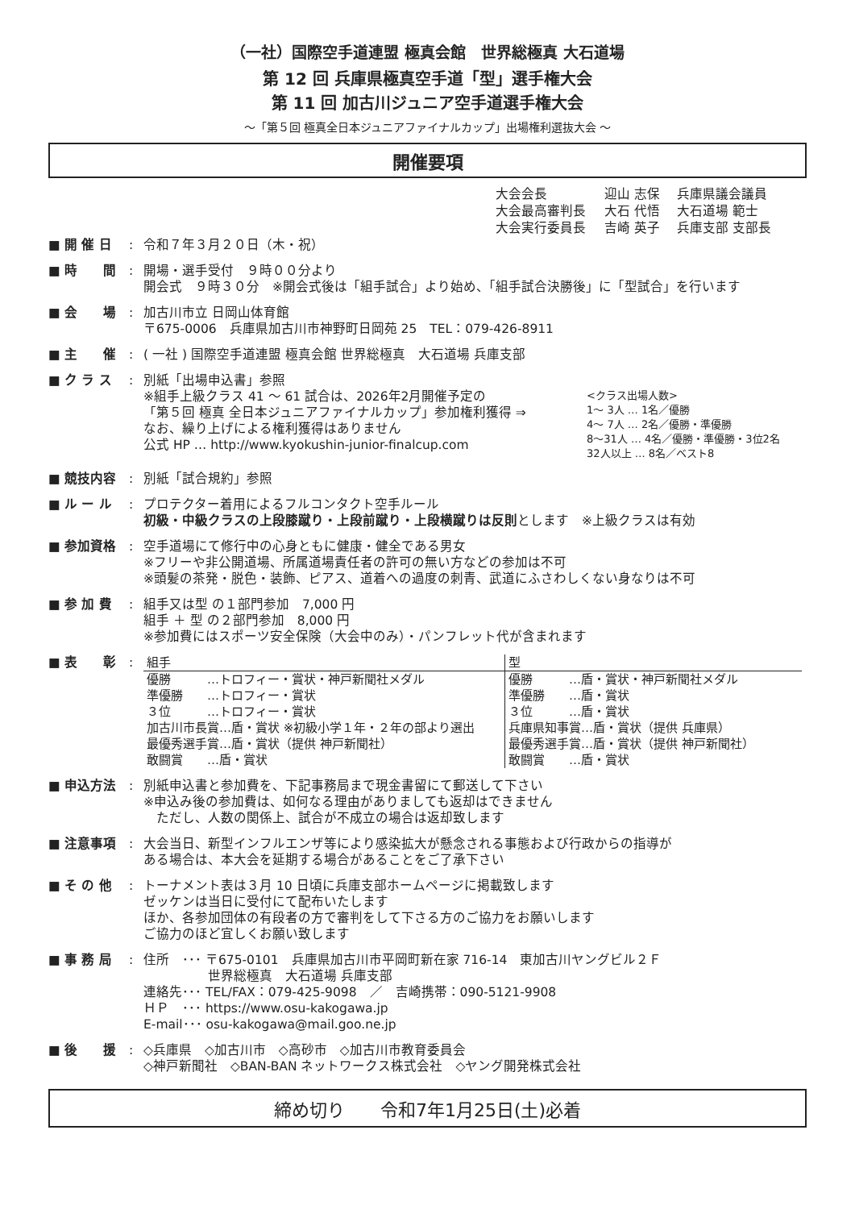（一社）国際空手道連盟 極真会館　世界総極真 大石道場
第 12 回 兵庫県極真空手道「型」選手権大会
第 11 回 加古川ジュニア空手道選手権大会
～「第５回 極真全日本ジュニアファイナルカップ」出場権利選抜大会 ～
開催要項
大会会長 迎山 志保 兵庫県議会議員
大会最高審判長 大石 代悟 大石道場 範士
大会実行委員長 吉崎 英子 兵庫支部 支部長
■ 開 催 日 : 令和７年３月２０日（木・祝）
■ 時　　間 : 開場・選手受付　９時００分より
開会式　９時３０分　※開会式後は「組手試合」より始め、「組手試合決勝後」に「型試合」を行います
■ 会　　場 : 加古川市立 日岡山体育館
〒675-0006　兵庫県加古川市神野町日岡苑 25　TEL：079-426-8911
■ 主　　催 : ( 一社 ) 国際空手道連盟 極真会館 世界総極真　大石道場 兵庫支部
■ ク ラ ス : 別紙「出場申込書」参照
※組手上級クラス 41 ～ 61 試合は、2026年2月開催予定の
「第５回 極真 全日本ジュニアファイナルカップ」参加権利獲得 ⇒
なお、繰り上げによる権利獲得はありません
公式 HP … http://www.kyokushin-junior-finalcup.com
<クラス出場人数>
1～ 3人 … 1名／優勝
4～ 7人 … 2名／優勝・準優勝
8～31人 … 4名／優勝・準優勝・3位2名
32人以上 … 8名／ベスト8
■ 競技内容 : 別紙「試合規約」参照
■ ル ー ル : プロテクター着用によるフルコンタクト空手ルール
初級・中級クラスの上段膝蹴り・上段前蹴り・上段横蹴りは反則とします　※上級クラスは有効
■ 参加資格 : 空手道場にて修行中の心身ともに健康・健全である男女
※フリーや非公開道場、所属道場責任者の許可の無い方などの参加は不可
※頭髪の茶発・脱色・装飾、ピアス、道着への過度の刺青、武道にふさわしくない身なりは不可
■ 参 加 費 : 組手又は型 の１部門参加　7,000 円
組手 ＋ 型 の２部門参加　8,000 円
※参加費にはスポーツ安全保険（大会中のみ）・パンフレット代が含まれます
■ 表　　彰 :
| 組手 | 型 |
| 優勝 …トロフィー・賞状・神戸新聞社メダル 準優勝 …トロフィー・賞状 ３位 …トロフィー・賞状 加古川市長賞…盾・賞状 ※初級小学１年・２年の部より選出 最優秀選手賞…盾・賞状（提供 神戸新聞社） 敢闘賞 …盾・賞状 | 優勝 …盾・賞状・神戸新聞社メダル 準優勝 …盾・賞状 ３位 …盾・賞状 兵庫県知事賞…盾・賞状（提供 兵庫県） 最優秀選手賞…盾・賞状（提供 神戸新聞社） 敢闘賞 …盾・賞状 |
■ 申込方法 : 別紙申込書と参加費を、下記事務局まで現金書留にて郵送して下さい
※申込み後の参加費は、如何なる理由がありましても返却はできません
　ただし、人数の関係上、試合が不成立の場合は返却致します
■ 注意事項 : 大会当日、新型インフルエンザ等により感染拡大が懸念される事態および行政からの指導が
ある場合は、本大会を延期する場合があることをご了承下さい
■ そ の 他 : トーナメント表は３月 10 日頃に兵庫支部ホームページに掲載致します
ゼッケンは当日に受付にて配布いたします
ほか、各参加団体の有段者の方で審判をして下さる方のご協力をお願いします
ご協力のほど宜しくお願い致します
■ 事 務 局 : 住所　･･･ 〒675-0101　兵庫県加古川市平岡町新在家 716-14　東加古川ヤングビル２Ｆ
　　　　　世界総極真　大石道場 兵庫支部
連絡先･･･ TEL/FAX：079-425-9098　／　吉崎携帯：090-5121-9908
ＨＰ　･･･ https://www.osu-kakogawa.jp
E-mail･･･ osu-kakogawa@mail.goo.ne.jp
■ 後　　援 : ◇兵庫県　◇加古川市　◇高砂市　◇加古川市教育委員会
◇神戸新聞社　◇BAN-BAN ネットワークス株式会社　◇ヤング開発株式会社
締め切り　　令和7年1月25日(土)必着